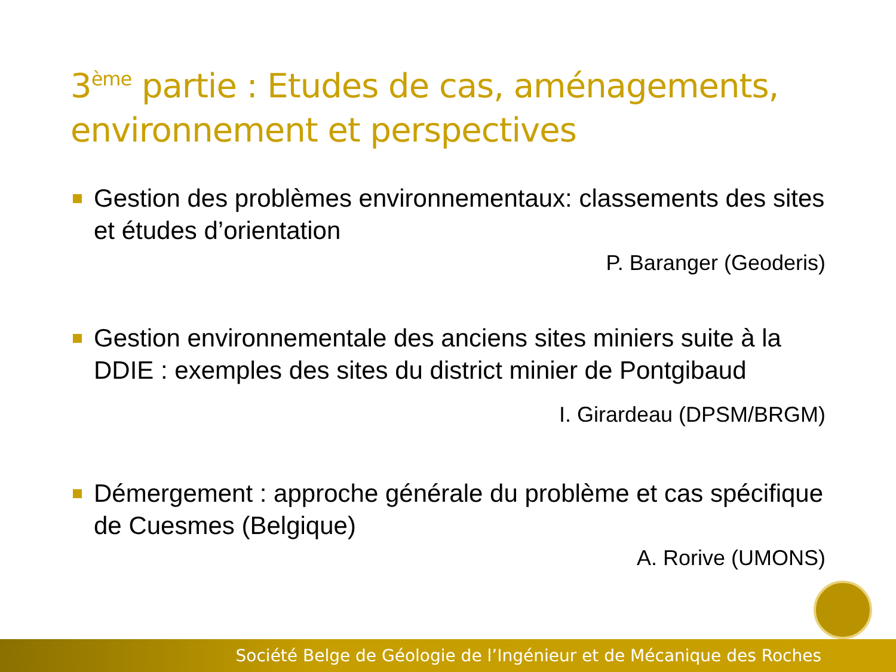3<sup>ème</sup> partie : Etudes de cas, aménagements, environnement et perspectives
Gestion des problèmes environnementaux: classements des sites et études d’orientation
P. Baranger (Geoderis)
Gestion environnementale des anciens sites miniers suite à la DDIE : exemples des sites du district minier de Pontgibaud
I. Girardeau (DPSM/BRGM)
Démergement : approche générale du problème et cas spécifique de Cuesmes (Belgique)
A. Rorive (UMONS)
Société Belge de Géologie de l’Ingénieur et de Mécanique des Roches